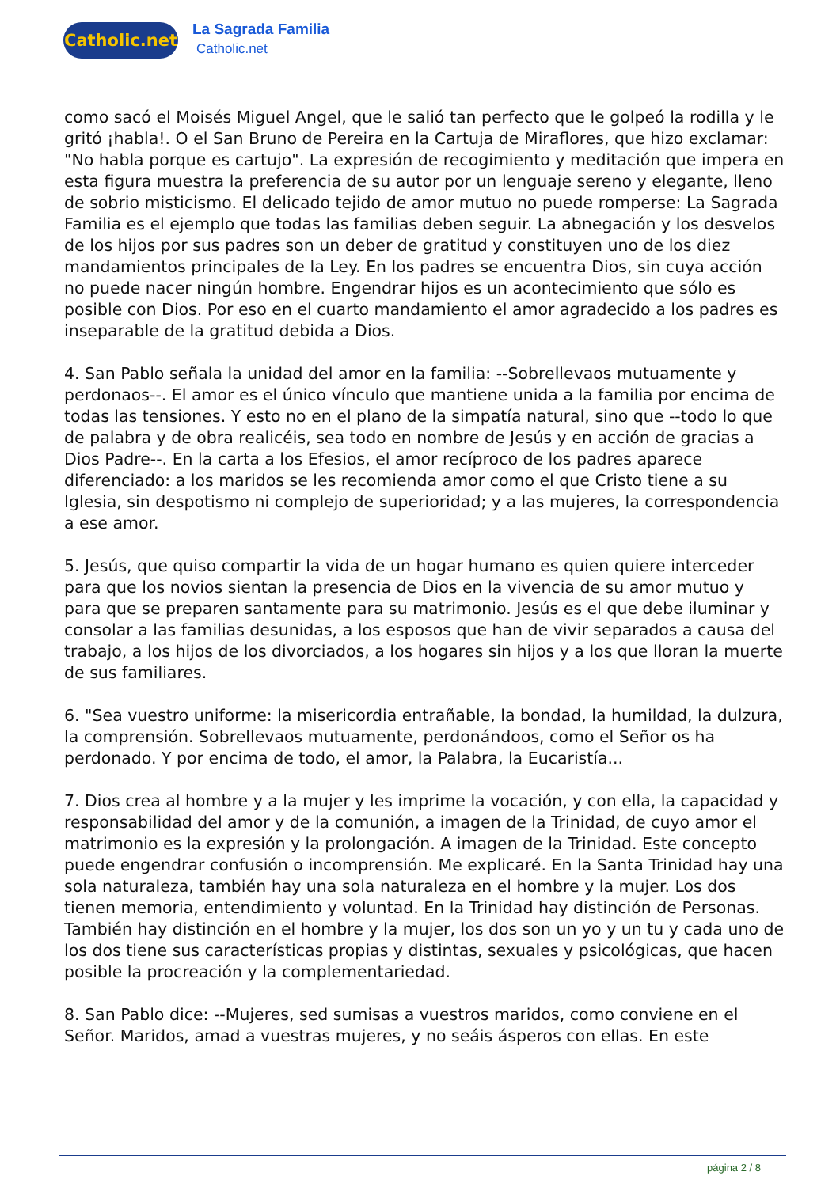Catholic.net
La Sagrada Familia
Catholic.net
como sacó el Moisés Miguel Angel, que le salió tan perfecto que le golpeó la rodilla y le gritó ¡habla!. O el San Bruno de Pereira en la Cartuja de Miraflores, que hizo exclamar: "No habla porque es cartujo". La expresión de recogimiento y meditación que impera en esta figura muestra la preferencia de su autor por un lenguaje sereno y elegante, lleno de sobrio misticismo. El delicado tejido de amor mutuo no puede romperse: La Sagrada Familia es el ejemplo que todas las familias deben seguir. La abnegación y los desvelos de los hijos por sus padres son un deber de gratitud y constituyen uno de los diez mandamientos principales de la Ley. En los padres se encuentra Dios, sin cuya acción no puede nacer ningún hombre. Engendrar hijos es un acontecimiento que sólo es posible con Dios. Por eso en el cuarto mandamiento el amor agradecido a los padres es inseparable de la gratitud debida a Dios.
4. San Pablo señala la unidad del amor en la familia: --Sobrellevaos mutuamente y perdonaos--. El amor es el único vínculo que mantiene unida a la familia por encima de todas las tensiones. Y esto no en el plano de la simpatía natural, sino que --todo lo que de palabra y de obra realicéis, sea todo en nombre de Jesús y en acción de gracias a Dios Padre--. En la carta a los Efesios, el amor recíproco de los padres aparece diferenciado: a los maridos se les recomienda amor como el que Cristo tiene a su Iglesia, sin despotismo ni complejo de superioridad; y a las mujeres, la correspondencia a ese amor.
5. Jesús, que quiso compartir la vida de un hogar humano es quien quiere interceder para que los novios sientan la presencia de Dios en la vivencia de su amor mutuo y para que se preparen santamente para su matrimonio. Jesús es el que debe iluminar y consolar a las familias desunidas, a los esposos que han de vivir separados a causa del trabajo, a los hijos de los divorciados, a los hogares sin hijos y a los que lloran la muerte de sus familiares.
6. "Sea vuestro uniforme: la misericordia entrañable, la bondad, la humildad, la dulzura, la comprensión. Sobrellevaos mutuamente, perdonándoos, como el Señor os ha perdonado. Y por encima de todo, el amor, la Palabra, la Eucaristía...
7. Dios crea al hombre y a la mujer y les imprime la vocación, y con ella, la capacidad y responsabilidad del amor y de la comunión, a imagen de la Trinidad, de cuyo amor el matrimonio es la expresión y la prolongación. A imagen de la Trinidad. Este concepto puede engendrar confusión o incomprensión. Me explicaré. En la Santa Trinidad hay una sola naturaleza, también hay una sola naturaleza en el hombre y la mujer. Los dos tienen memoria, entendimiento y voluntad. En la Trinidad hay distinción de Personas. También hay distinción en el hombre y la mujer, los dos son un yo y un tu y cada uno de los dos tiene sus características propias y distintas, sexuales y psicológicas, que hacen posible la procreación y la complementariedad.
8. San Pablo dice: --Mujeres, sed sumisas a vuestros maridos, como conviene en el Señor. Maridos, amad a vuestras mujeres, y no seáis ásperos con ellas. En este
página 2 / 8